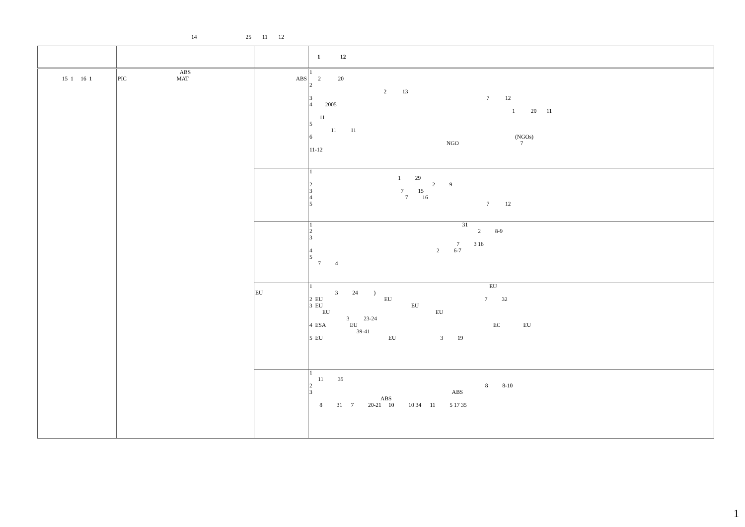14 25 11 12
| | | | 1 12 |
| --- | --- | --- | --- |
| 15 1 16 1 | ABS PIC MAT | ABS | 1 2 20 2 2 13 3 7 12 4 2005 1 20 11 11 5 11 11 6 (NGOs) NGO 7 11-12 |
| | | | 1 1 29 2 2 9 3 7 15 4 7 16 5 7 12 |
| | | | 1 31 2 2 8-9 3 7 3 16 4 2 6-7 5 7 4 |
| | | EU | 1 EU 3 24 ) 2 EU EU 7 32 3 EU EU EU EU 3 23-24 4 ESA EU EC EU 39-41 5 EU EU 3 19 |
| | | | 1 11 35 2 8 8-10 3 ABS ABS 8 31 7 20-21 10 10 34 11 5 17 35 |
1